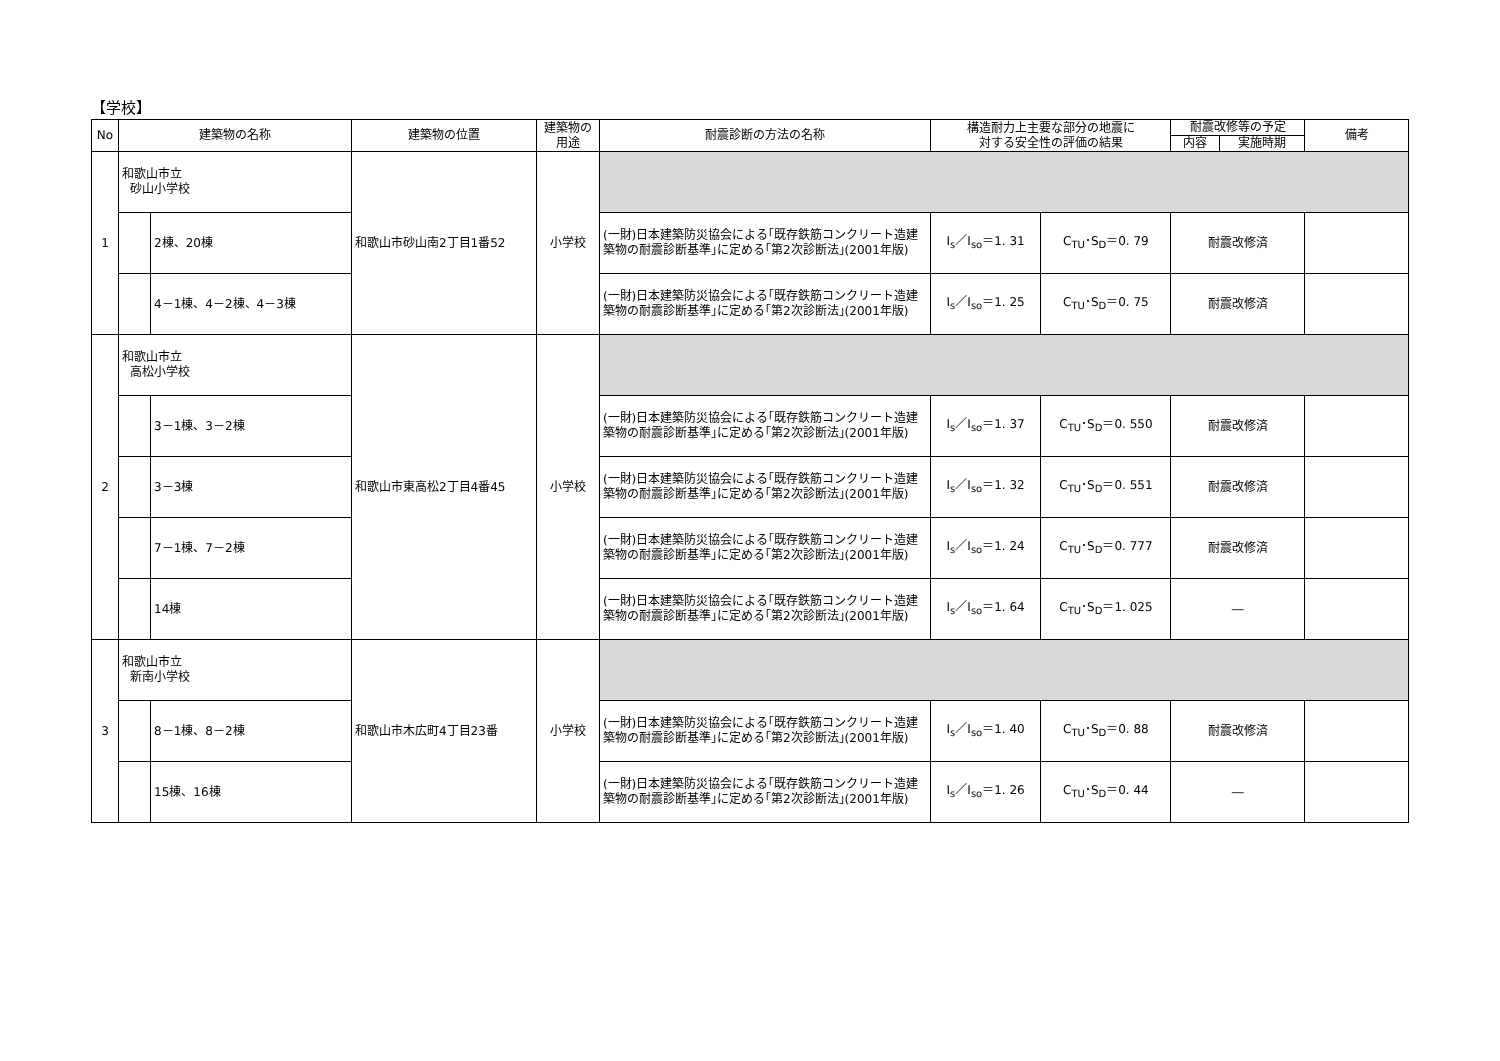【学校】
| No | 建築物の名称 | | 建築物の位置 | 建築物の 用途 | 耐震診断の方法の名称 | 構造耐力上主要な部分の地震に 対する安全性の評価の結果 | | 耐震改修等の予定 | | 備考 |
| --- | --- | --- | --- | --- | --- | --- | --- | --- | --- | --- |
| | | | | | | | | 内容 | 実施時期 | |
| 1 | 和歌山市立 砂山小学校 | | 和歌山市砂山南2丁目1番52 | 小学校 | | | | | | |
| | | 2棟、20棟 | | | (一財)日本建築防災協会による｢既存鉄筋コンクリート造建築物の耐震診断基準｣に定める｢第2次診断法｣(2001年版) | I<sub>s</sub>／I<sub>so</sub>＝1. 31 | C<sub>TU</sub>･S<sub>D</sub>＝0. 79 | 耐震改修済 | | |
| | | 4－1棟、4－2棟、4－3棟 | | | (一財)日本建築防災協会による｢既存鉄筋コンクリート造建築物の耐震診断基準｣に定める｢第2次診断法｣(2001年版) | I<sub>s</sub>／I<sub>so</sub>＝1. 25 | C<sub>TU</sub>･S<sub>D</sub>＝0. 75 | 耐震改修済 | | |
| 2 | 和歌山市立 高松小学校 | | 和歌山市東高松2丁目4番45 | 小学校 | | | | | | |
| | | 3－1棟、3－2棟 | | | (一財)日本建築防災協会による｢既存鉄筋コンクリート造建築物の耐震診断基準｣に定める｢第2次診断法｣(2001年版) | I<sub>s</sub>／I<sub>so</sub>＝1. 37 | C<sub>TU</sub>･S<sub>D</sub>＝0. 550 | 耐震改修済 | | |
| | | 3－3棟 | | | (一財)日本建築防災協会による｢既存鉄筋コンクリート造建築物の耐震診断基準｣に定める｢第2次診断法｣(2001年版) | I<sub>s</sub>／I<sub>so</sub>＝1. 32 | C<sub>TU</sub>･S<sub>D</sub>＝0. 551 | 耐震改修済 | | |
| | | 7－1棟、7－2棟 | | | (一財)日本建築防災協会による｢既存鉄筋コンクリート造建築物の耐震診断基準｣に定める｢第2次診断法｣(2001年版) | I<sub>s</sub>／I<sub>so</sub>＝1. 24 | C<sub>TU</sub>･S<sub>D</sub>＝0. 777 | 耐震改修済 | | |
| | | 14棟 | | | (一財)日本建築防災協会による｢既存鉄筋コンクリート造建築物の耐震診断基準｣に定める｢第2次診断法｣(2001年版) | I<sub>s</sub>／I<sub>so</sub>＝1. 64 | C<sub>TU</sub>･S<sub>D</sub>＝1. 025 | ― | | |
| 3 | 和歌山市立 新南小学校 | | 和歌山市木広町4丁目23番 | 小学校 | | | | | | |
| | | 8－1棟、8－2棟 | | | (一財)日本建築防災協会による｢既存鉄筋コンクリート造建築物の耐震診断基準｣に定める｢第2次診断法｣(2001年版) | I<sub>s</sub>／I<sub>so</sub>＝1. 40 | C<sub>TU</sub>･S<sub>D</sub>＝0. 88 | 耐震改修済 | | |
| | | 15棟、16棟 | | | (一財)日本建築防災協会による｢既存鉄筋コンクリート造建築物の耐震診断基準｣に定める｢第2次診断法｣(2001年版) | I<sub>s</sub>／I<sub>so</sub>＝1. 26 | C<sub>TU</sub>･S<sub>D</sub>＝0. 44 | ― | | |